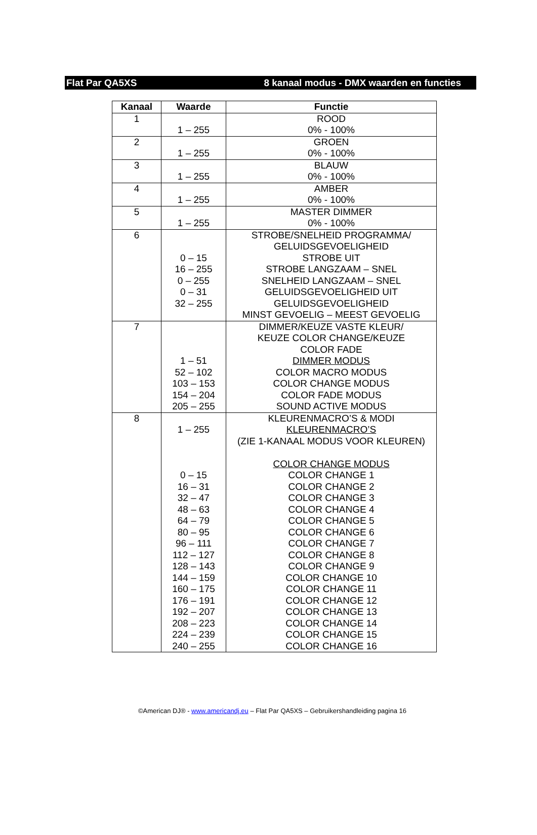Flat Par QA5XS 8 kanaal modus - DMX waarden en functies
| Kanaal | Waarde | Functie |
| --- | --- | --- |
| 1 | 1 – 255 | ROOD 0% - 100% |
| 2 | 1 – 255 | GROEN 0% - 100% |
| 3 | 1 – 255 | BLAUW 0% - 100% |
| 4 | 1 – 255 | AMBER 0% - 100% |
| 5 | 1 – 255 | MASTER DIMMER 0% - 100% |
| 6 | 0 – 15 16 – 255 0 – 255 0 – 31 32 – 255 | STROBE/SNELHEID PROGRAMMA/ GELUIDSGEVOELIGHEID STROBE UIT STROBE LANGZAAM – SNEL SNELHEID LANGZAAM – SNEL GELUIDSGEVOELIGHEID UIT GELUIDSGEVOELIGHEID MINST GEVOELIG – MEEST GEVOELIG |
| 7 | 1 – 51 52 – 102 103 – 153 154 – 204 205 – 255 | DIMMER/KEUZE VASTE KLEUR/ KEUZE COLOR CHANGE/KEUZE COLOR FADE DIMMER MODUS COLOR MACRO MODUS COLOR CHANGE MODUS COLOR FADE MODUS SOUND ACTIVE MODUS |
| 8 | 1 – 255 0 – 15 16 – 31 32 – 47 48 – 63 64 – 79 80 – 95 96 – 111 112 – 127 128 – 143 144 – 159 160 – 175 176 – 191 192 – 207 208 – 223 224 – 239 240 – 255 | KLEURENMACRO’S & MODI KLEURENMACRO’S (ZIE 1-KANAAL MODUS VOOR KLEUREN) COLOR CHANGE MODUS COLOR CHANGE 1 COLOR CHANGE 2 COLOR CHANGE 3 COLOR CHANGE 4 COLOR CHANGE 5 COLOR CHANGE 6 COLOR CHANGE 7 COLOR CHANGE 8 COLOR CHANGE 9 COLOR CHANGE 10 COLOR CHANGE 11 COLOR CHANGE 12 COLOR CHANGE 13 COLOR CHANGE 14 COLOR CHANGE 15 COLOR CHANGE 16 |
©American DJ® - www.americandj.eu – Flat Par QA5XS – Gebruikershandleiding pagina 16